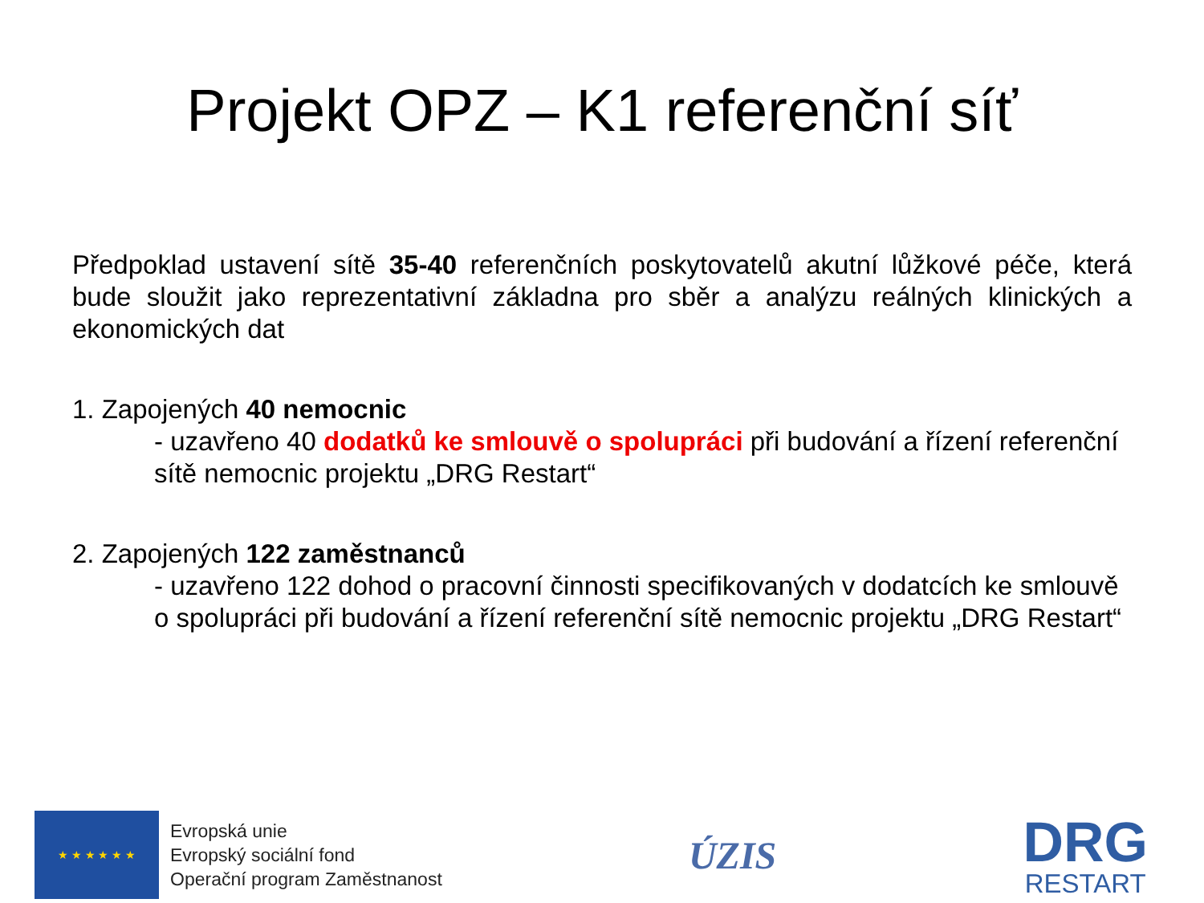Projekt OPZ – K1 referenční síť
Předpoklad ustavení sítě 35-40 referenčních poskytovatelů akutní lůžkové péče, která bude sloužit jako reprezentativní základna pro sběr a analýzu reálných klinických a ekonomických dat
1. Zapojených 40 nemocnic
- uzavřeno 40 dodatků ke smlouvě o spolupráci při budování a řízení referenční sítě nemocnic projektu „DRG Restart“
2. Zapojených 122 zaměstnanců
- uzavřeno 122 dohod o pracovní činnosti specifikovaných v dodatcích ke smlouvě o spolupráci při budování a řízení referenční sítě nemocnic projektu „DRG Restart“
★ ★ ★ ★ ★ ★
Evropská unie
Evropský sociální fond
Operační program Zaměstnanost
ÚZIS
DRG
RESTART